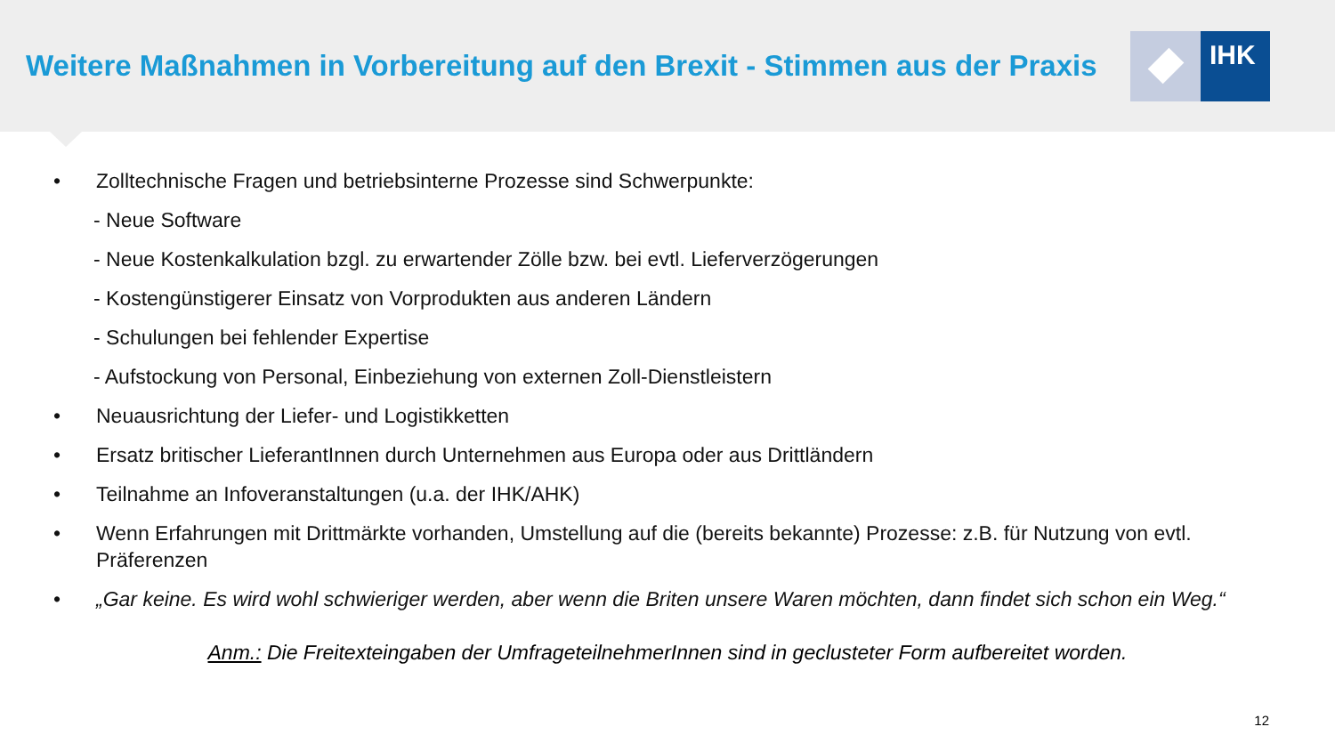Weitere Maßnahmen in Vorbereitung auf den Brexit - Stimmen aus der Praxis
IHK
• Zolltechnische Fragen und betriebsinterne Prozesse sind Schwerpunkte:
- Neue Software
- Neue Kostenkalkulation bzgl. zu erwartender Zölle bzw. bei evtl. Lieferverzögerungen
- Kostengünstigerer Einsatz von Vorprodukten aus anderen Ländern
- Schulungen bei fehlender Expertise
- Aufstockung von Personal, Einbeziehung von externen Zoll-Dienstleistern
• Neuausrichtung der Liefer- und Logistikketten
• Ersatz britischer LieferantInnen durch Unternehmen aus Europa oder aus Drittländern
• Teilnahme an Infoveranstaltungen (u.a. der IHK/AHK)
• Wenn Erfahrungen mit Drittmärkte vorhanden, Umstellung auf die (bereits bekannte) Prozesse: z.B. für Nutzung von evtl. Präferenzen
• „Gar keine. Es wird wohl schwieriger werden, aber wenn die Briten unsere Waren möchten, dann findet sich schon ein Weg.“
Anm.: Die Freitexteingaben der UmfrageteilnehmerInnen sind in geclusteter Form aufbereitet worden.
12